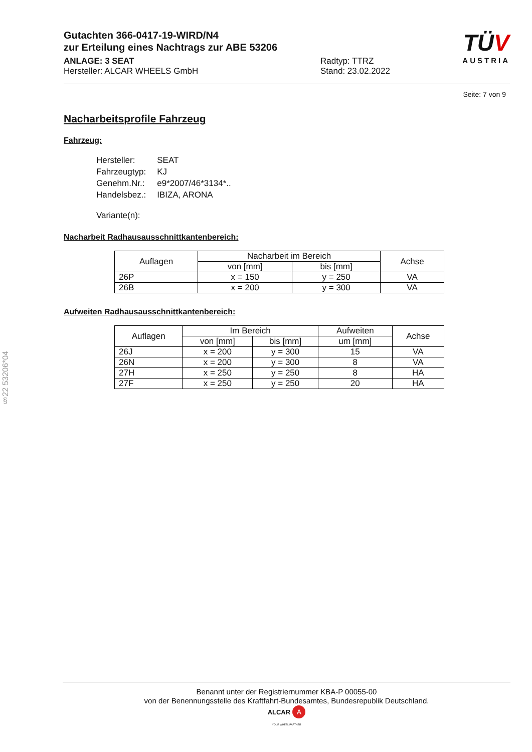Gutachten 366-0417-19-WIRD/N4
zur Erteilung eines Nachtrags zur ABE 53206
ANLAGE: 3 SEAT
Hersteller: ALCAR WHEELS GmbH
Radtyp: TTRZ
Stand: 23.02.2022
TÜV
AUSTRIA
Seite: 7 von 9
Nacharbeitsprofile Fahrzeug
Fahrzeug:
| Hersteller: | SEAT |
| Fahrzeugtyp: | KJ |
| Genehm.Nr.: | e9*2007/46*3134*.. |
| Handelsbez.: | IBIZA, ARONA |
| Variante(n): | |
Nacharbeit Radhausausschnittkantenbereich:
| Auflagen | Nacharbeit im Bereich | | Achse |
| --- | --- | --- | --- |
| | von [mm] | bis [mm] | |
| 26P | x = 150 | y = 250 | VA |
| 26B | x = 200 | y = 300 | VA |
Aufweiten Radhausausschnittkantenbereich:
| Auflagen | Im Bereich | | Aufweiten | Achse |
| --- | --- | --- | --- | --- |
| | von [mm] | bis [mm] | um [mm] | |
| 26J | x = 200 | y = 300 | 15 | VA |
| 26N | x = 200 | y = 300 | 8 | VA |
| 27H | x = 250 | y = 250 | 8 | HA |
| 27F | x = 250 | y = 250 | 20 | HA |
§22 53206*04
Benannt unter der Registriernummer KBA-P 00055-00
von der Benennungsstelle des Kraftfahrt-Bundesamtes, Bundesrepublik Deutschland.
ALCAR A
YOUR WHEEL PARTNER